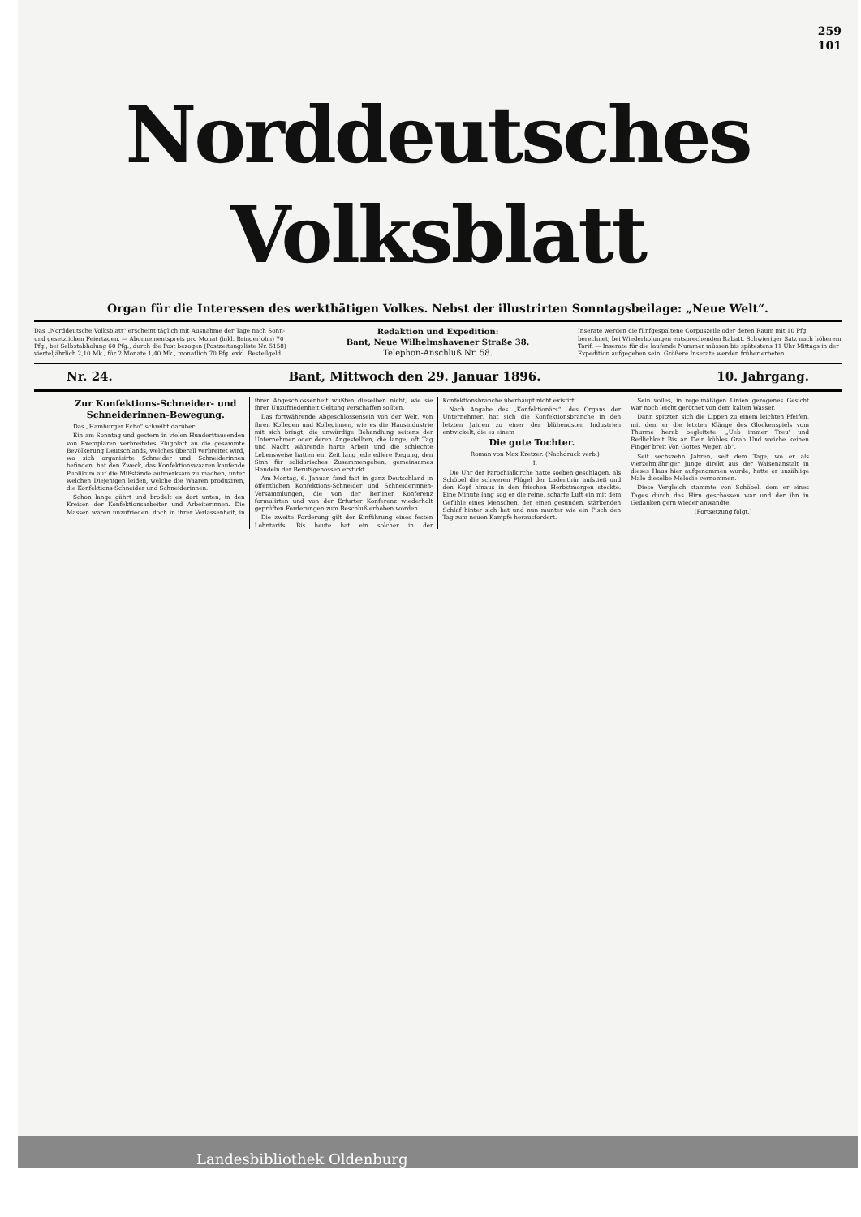259
101
Norddeutsches Volksblatt
Organ für die Interessen des werkthätigen Volkes. Nebst der illustrirten Sonntagsbeilage: „Neue Welt“.
Das „Norddeutsche Volksblatt“ erscheint täglich mit Ausnahme der Tage nach Sonn- und gesetzlichen Feiertagen. — Abonnementspreis pro Monat (inkl. Bringerlohn) 70 Pfg., bei Selbstabholung 60 Pfg.; durch die Post bezogen (Postzeitungsliste Nr. 5158) vierteljährlich 2,10 Mk., für 2 Monate 1,40 Mk., monatlich 70 Pfg. exkl. Bestellgeld.
Redaktion und Expedition:
Bant, Neue Wilhelmshavener Straße 38.
Telephon-Anschluß Nr. 58.
Inserate werden die fünfgespaltene Corpuszeile oder deren Raum mit 10 Pfg. berechnet; bei Wiederholungen entsprechenden Rabatt. Schwieriger Satz nach höherem Tarif. — Inserate für die laufende Nummer müssen bis spätestens 11 Uhr Mittags in der Expedition aufgegeben sein. Größere Inserate werden früher erbeten.
Nr. 24. Bant, Mittwoch den 29. Januar 1896. 10. Jahrgang.
Zur Konfektions-Schneider- und Schneiderinnen-Bewegung.
Das „Hamburger Echo“ schreibt darüber:
Ein am Sonntag und gestern in vielen Hunderttausenden von Exemplaren verbreitetes Flugblatt an die gesammte Bevölkerung Deutschlands, welches überall verbreitet wird, wo sich organisirte Schneider und Schneiderinnen befinden, hat den Zweck, das Konfektionswaaren kaufende Publikum auf die Mißstände aufmerksam zu machen, unter welchen Diejenigen leiden, welche die Waaren produziren, die Konfektions-Schneider und Schneiderinnen.
Schon lange gährt und brodelt es dort unten, in den Kreisen der Konfektionsarbeiter und Arbeiterinnen. Die Massen waren unzufrieden, doch in ihrer Verlassenheit, in ihrer Abgeschlossenheit wußten dieselben nicht, wie sie ihrer Unzufriedenheit Geltung verschaffen sollten.
Das fortwährende Abgeschlossensein von der Welt, von ihren Kollegen und Kolleginnen, wie es die Hausindustrie mit sich bringt, die unwürdige Behandlung seitens der Unternehmer oder deren Angestellten, die lange, oft Tag und Nacht währende harte Arbeit und die schlechte Lebensweise hatten ein Zeit lang jede edlere Regung, den Sinn für solidarisches Zusammengehen, gemeinsames Handeln der Berufsgenossen erstickt.
Am Montag, 6. Januar, fand fast in ganz Deutschland in öffentlichen Konfektions-Schneider und Schneiderinnen-Versammlungen, die von der Berliner Konferenz formulirten und von der Erfurter Konferenz wiederholt geprüften Forderungen zum Beschluß erhoben worden.
Die zweite Forderung gilt der Einführung eines festen Lohntarifs. Bis heute hat ein solcher in der Konfektionsbranche überhaupt nicht existirt.
Nach Angabe des „Konfektionärs“, des Organs der Unternehmer, hat sich die Konfektionsbranche in den letzten Jahren zu einer der blühendsten Industrien entwickelt, die es einem
Die gute Tochter.
Roman von Max Kretzer. (Nachdruck verb.)
I.
Die Uhr der Parochialkirche hatte soeben geschlagen, als Schöbel die schweren Flügel der Ladenthür aufstieß und den Kopf hinaus in den frischen Herbstmorgen steckte. Eine Minute lang sog er die reine, scharfe Luft ein mit dem Gefühle eines Menschen, der einen gesunden, stärkenden Schlaf hinter sich hat und nun munter wie ein Fisch den Tag zum neuen Kampfe herausfordert.
Sein volles, in regelmäßigen Linien gezogenes Gesicht war noch leicht geröthet von dem kalten Wasser.
Dann spitzten sich die Lippen zu einem leichten Pfeifen, mit dem er die letzten Klänge des Glockenspiels vom Thurme herab begleitete: „Ueb immer Treu' und Redlichkeit Bis an Dein kühles Grab Und weiche keinen Finger breit Von Gottes Wegen ab“.
Seit sechszehn Jahren, seit dem Tage, wo er als vierzehnjähriger Junge direkt aus der Waisenanstalt in dieses Haus hier aufgenommen wurde, hatte er unzählige Male dieselbe Melodie vernommen.
Diese Vergleich stammte von Schöbel, dem er eines Tages durch das Hirn geschossen war und der ihn in Gedanken gern wieder anwandte.
(Fortsetzung folgt.)
Landesbibliothek Oldenburg